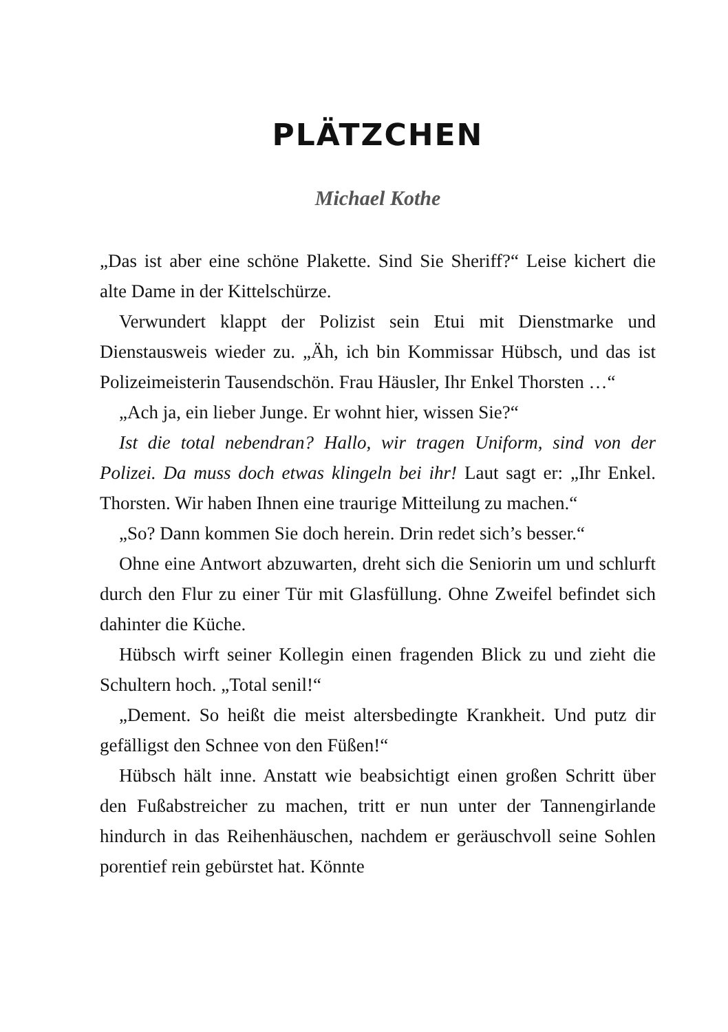PLÄTZCHEN
Michael Kothe
„Das ist aber eine schöne Plakette. Sind Sie Sheriff?“ Leise ki­chert die alte Dame in der Kittelschürze.
Verwundert klappt der Polizist sein Etui mit Dienstmarke und Dienstausweis wieder zu. „Äh, ich bin Kommissar Hübsch, und das ist Polizeimeisterin Tausendschön. Frau Häusler, Ihr Enkel Thorsten …“
„Ach ja, ein lieber Junge. Er wohnt hier, wissen Sie?“
Ist die total nebendran? Hallo, wir tragen Uniform, sind von der Polizei. Da muss doch etwas klingeln bei ihr! Laut sagt er: „Ihr Enkel. Thorsten. Wir haben Ihnen eine traurige Mitteilung zu machen.“
„So? Dann kommen Sie doch herein. Drin redet sich’s besser.“
Ohne eine Antwort abzuwarten, dreht sich die Seniorin um und schlurft durch den Flur zu einer Tür mit Glasfüllung. Ohne Zweifel befindet sich dahinter die Küche.
Hübsch wirft seiner Kollegin einen fragenden Blick zu und zieht die Schultern hoch. „Total senil!“
„Dement. So heißt die meist altersbedingte Krankheit. Und putz dir gefälligst den Schnee von den Füßen!“
Hübsch hält inne. Anstatt wie beabsichtigt einen großen Schritt über den Fußabstreicher zu machen, tritt er nun unter der Tannengirlande hindurch in das Reihenhäuschen, nachdem er geräuschvoll seine Sohlen porentief rein gebürstet hat. Könnte